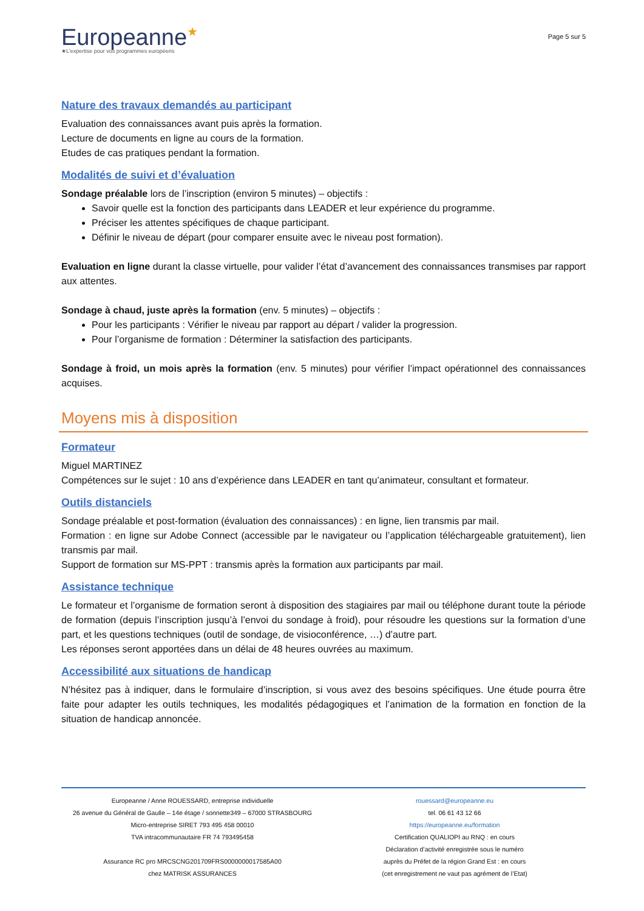Europeanne★
★L'expertise pour vos programmes européens
Page 5 sur 5
Nature des travaux demandés au participant
Evaluation des connaissances avant puis après la formation.
Lecture de documents en ligne au cours de la formation.
Etudes de cas pratiques pendant la formation.
Modalités de suivi et d’évaluation
Sondage préalable lors de l’inscription (environ 5 minutes) – objectifs :
Savoir quelle est la fonction des participants dans LEADER et leur expérience du programme.
Préciser les attentes spécifiques de chaque participant.
Définir le niveau de départ (pour comparer ensuite avec le niveau post formation).
Evaluation en ligne durant la classe virtuelle, pour valider l’état d’avancement des connaissances transmises par rapport aux attentes.
Sondage à chaud, juste après la formation (env. 5 minutes) – objectifs :
Pour les participants : Vérifier le niveau par rapport au départ / valider la progression.
Pour l’organisme de formation : Déterminer la satisfaction des participants.
Sondage à froid, un mois après la formation (env. 5 minutes) pour vérifier l’impact opérationnel des connaissances acquises.
Moyens mis à disposition
Formateur
Miguel MARTINEZ
Compétences sur le sujet : 10 ans d’expérience dans LEADER en tant qu’animateur, consultant et formateur.
Outils distanciels
Sondage préalable et post-formation (évaluation des connaissances) : en ligne, lien transmis par mail.
Formation : en ligne sur Adobe Connect (accessible par le navigateur ou l’application téléchargeable gratuitement), lien transmis par mail.
Support de formation sur MS-PPT : transmis après la formation aux participants par mail.
Assistance technique
Le formateur et l’organisme de formation seront à disposition des stagiaires par mail ou téléphone durant toute la période de formation (depuis l’inscription jusqu’à l’envoi du sondage à froid), pour résoudre les questions sur la formation d’une part, et les questions techniques (outil de sondage, de visioconférence, …) d’autre part.
Les réponses seront apportées dans un délai de 48 heures ouvrées au maximum.
Accessibilité aux situations de handicap
N’hésitez pas à indiquer, dans le formulaire d’inscription, si vous avez des besoins spécifiques. Une étude pourra être faite pour adapter les outils techniques, les modalités pédagogiques et l’animation de la formation en fonction de la situation de handicap annoncée.
Europeanne / Anne ROUESSARD, entreprise individuelle
26 avenue du Général de Gaulle – 14e étage / sonnette349 – 67000 STRASBOURG
Micro-entreprise SIRET 793 495 458 00010
TVA intracommunautaire FR 74 793495458
Assurance RC pro MRCSCNG201709FRS0000000017585A00
chez MATRISK ASSURANCES
rouessard@europeanne.eu
tel. 06 61 43 12 66
https://europeanne.eu/formation
Certification QUALIOPI au RNQ : en cours
Déclaration d’activité enregistrée sous le numéro
auprès du Préfet de la région Grand Est : en cours
(cet enregistrement ne vaut pas agrément de l’Etat)